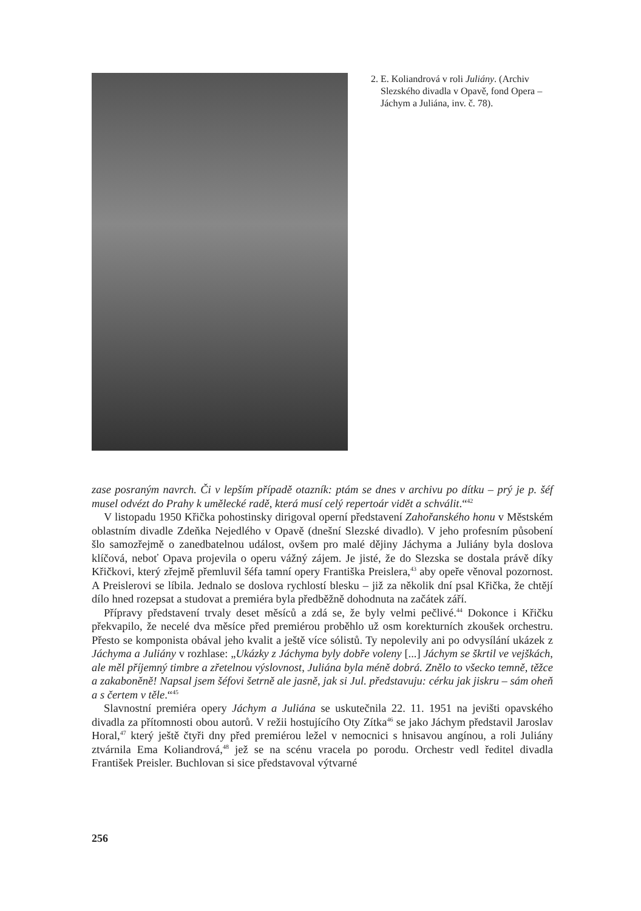2. E. Koliandrová v roli Juliány. (Archiv Slezského divadla v Opavě, fond Opera – Jáchym a Juliána, inv. č. 78).
zase posraným navrch. Či v lepším případě otazník: ptám se dnes v archivu po dítku – prý je p. šéf musel odvézt do Prahy k umělecké radě, která musí celý repertoár vidět a schválit.“<sup>42</sup>
V listopadu 1950 Křička pohostinsky dirigoval operní představení Zahořanského honu v Městském oblastním divadle Zdeňka Nejedlého v Opavě (dnešní Slezské divadlo). V jeho profesním působení šlo samozřejmě o zanedbatelnou událost, ovšem pro malé dějiny Jáchyma a Juliány byla doslova klíčová, neboť Opava projevila o operu vážný zájem. Je jisté, že do Slezska se dostala právě díky Křičkovi, který zřejmě přemluvil šéfa tamní opery Františka Preislera,<sup>43</sup> aby opeře věnoval pozornost. A Preislerovi se líbila. Jednalo se doslova rychlostí blesku – již za několik dní psal Křička, že chtějí dílo hned rozepsat a studovat a premiéra byla předběžně dohodnuta na začátek září.
Přípravy představení trvaly deset měsíců a zdá se, že byly velmi pečlivé.<sup>44</sup> Dokonce i Křičku překvapilo, že necelé dva měsíce před premiérou proběhlo už osm korekturních zkoušek orchestru. Přesto se komponista obával jeho kvalit a ještě více sólistů. Ty nepolevily ani po odvysílání ukázek z Jáchyma a Juliány v rozhlase: „Ukázky z Jáchyma byly dobře voleny [...] Jáchym se škrtil ve vejškách, ale měl příjemný timbre a zřetelnou výslovnost, Juliána byla méně dobrá. Znělo to všecko temně, těžce a zakaboněně! Napsal jsem šéfovi šetrně ale jasně, jak si Jul. představuju: cérku jak jiskru – sám oheň a s čertem v těle.“<sup>45</sup>
Slavnostní premiéra opery Jáchym a Juliána se uskutečnila 22. 11. 1951 na jevišti opavského divadla za přítomnosti obou autorů. V režii hostujícího Oty Zítka<sup>46</sup> se jako Jáchym představil Jaroslav Horal,<sup>47</sup> který ještě čtyři dny před premiérou ležel v nemocnici s hnisavou angínou, a roli Juliány ztvárnila Ema Koliandrová,<sup>48</sup> jež se na scénu vracela po porodu. Orchestr vedl ředitel divadla František Preisler. Buchlovan si sice představoval výtvarné
256